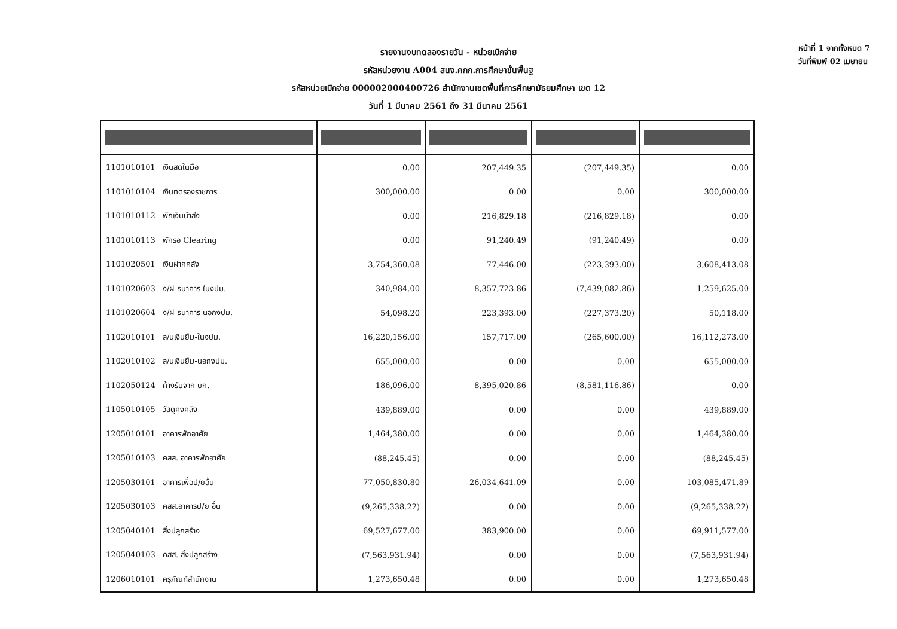รายงานงบทดลองรายวัน - หน่วยเบิกจ่าย
รหัสหน่วยงาน A004 สนง.คกก.การศึกษาขั้นพื้นฐ
รหัสหน่วยเบิกจ่าย 000002000400726 สำนักงานเขตพื้นที่การศึกษามัธยมศึกษา เขต 12
วันที่ 1 มีนาคม 2561 ถึง 31 มีนาคม 2561
หน้าที่ 1 จากทั้งหมด 7
วันที่พิมพ์ 02 เมษายน
| 1101010101 เงินสดในมือ | 0.00 | 207,449.35 | (207,449.35) | 0.00 |
| 1101010104 เงินทดรองราชการ | 300,000.00 | 0.00 | 0.00 | 300,000.00 |
| 1101010112 พักเงินนำส่ง | 0.00 | 216,829.18 | (216,829.18) | 0.00 |
| 1101010113 พักรอ Clearing | 0.00 | 91,240.49 | (91,240.49) | 0.00 |
| 1101020501 เงินฝากคลัง | 3,754,360.08 | 77,446.00 | (223,393.00) | 3,608,413.08 |
| 1101020603 ง/ฝ ธนาคาร-ในงปม. | 340,984.00 | 8,357,723.86 | (7,439,082.86) | 1,259,625.00 |
| 1101020604 ง/ฝ ธนาคาร-นอกงปม. | 54,098.20 | 223,393.00 | (227,373.20) | 50,118.00 |
| 1102010101 ล/นเงินยืม-ในงปม. | 16,220,156.00 | 157,717.00 | (265,600.00) | 16,112,273.00 |
| 1102010102 ล/นเงินยืม-นอกงปม. | 655,000.00 | 0.00 | 0.00 | 655,000.00 |
| 1102050124 ค้างรับจาก บก. | 186,096.00 | 8,395,020.86 | (8,581,116.86) | 0.00 |
| 1105010105 วัสดุคงคลัง | 439,889.00 | 0.00 | 0.00 | 439,889.00 |
| 1205010101 อาคารพักอาศัย | 1,464,380.00 | 0.00 | 0.00 | 1,464,380.00 |
| 1205010103 คสส. อาคารพักอาศัย | (88,245.45) | 0.00 | 0.00 | (88,245.45) |
| 1205030101 อาคารเพื่อป/ยอื่น | 77,050,830.80 | 26,034,641.09 | 0.00 | 103,085,471.89 |
| 1205030103 คสส.อาคารป/ย อื่น | (9,265,338.22) | 0.00 | 0.00 | (9,265,338.22) |
| 1205040101 สิ่งปลูกสร้าง | 69,527,677.00 | 383,900.00 | 0.00 | 69,911,577.00 |
| 1205040103 คสส. สิ่งปลูกสร้าง | (7,563,931.94) | 0.00 | 0.00 | (7,563,931.94) |
| 1206010101 ครุภัณฑ์สำนักงาน | 1,273,650.48 | 0.00 | 0.00 | 1,273,650.48 |